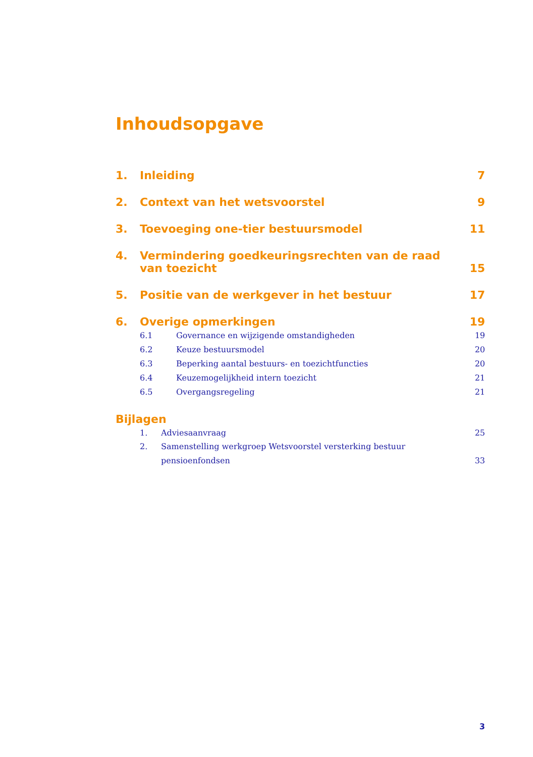Inhoudsopgave
1. Inleiding 7
2. Context van het wetsvoorstel 9
3. Toevoeging one-tier bestuursmodel 11
4. Vermindering goedkeuringsrechten van de raad van toezicht 15
5. Positie van de werkgever in het bestuur 17
6. Overige opmerkingen 19
6.1 Governance en wijzigende omstandigheden 19
6.2 Keuze bestuursmodel 20
6.3 Beperking aantal bestuurs- en toezichtfuncties 20
6.4 Keuzemogelijkheid intern toezicht 21
6.5 Overgangsregeling 21
Bijlagen
1. Adviesaanvraag 25
2. Samenstelling werkgroep Wetsvoorstel versterking bestuur pensioenfondsen 33
3